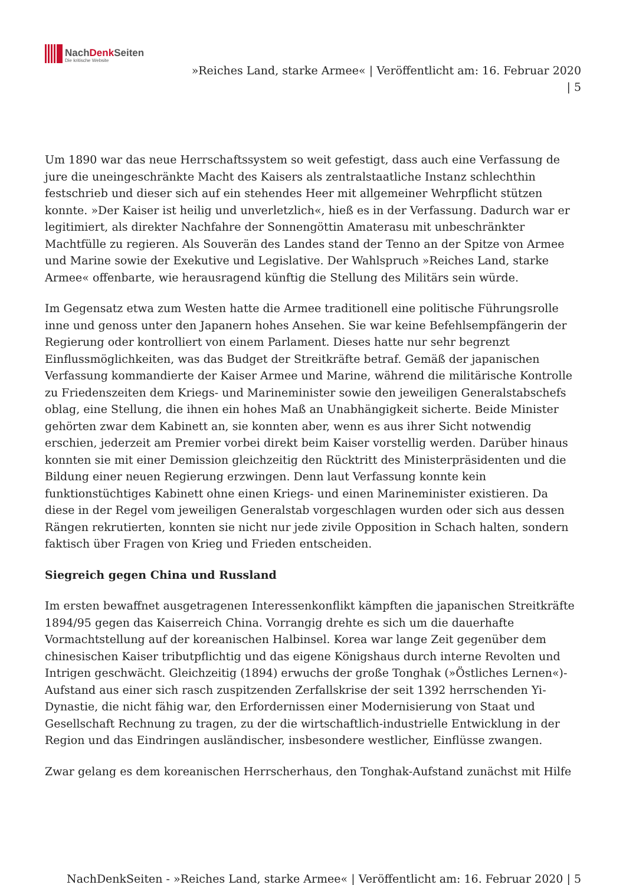NachDenk Seiten
Die kritische Website
»Reiches Land, starke Armee« | Veröffentlicht am: 16. Februar 2020
| 5
Um 1890 war das neue Herrschaftssystem so weit gefestigt, dass auch eine Verfassung de jure die uneingeschränkte Macht des Kaisers als zentralstaatliche Instanz schlechthin festschrieb und dieser sich auf ein stehendes Heer mit allgemeiner Wehrpflicht stützen konnte. »Der Kaiser ist heilig und unverletzlich«, hieß es in der Verfassung. Dadurch war er legitimiert, als direkter Nachfahre der Sonnengöttin Amaterasu mit unbeschränkter Machtfülle zu regieren. Als Souverän des Landes stand der Tenno an der Spitze von Armee und Marine sowie der Exekutive und Legislative. Der Wahlspruch »Reiches Land, starke Armee« offenbarte, wie herausragend künftig die Stellung des Militärs sein würde.
Im Gegensatz etwa zum Westen hatte die Armee traditionell eine politische Führungsrolle inne und genoss unter den Japanern hohes Ansehen. Sie war keine Befehlsempfängerin der Regierung oder kontrolliert von einem Parlament. Dieses hatte nur sehr begrenzt Einflussmöglichkeiten, was das Budget der Streitkräfte betraf. Gemäß der japanischen Verfassung kommandierte der Kaiser Armee und Marine, während die militärische Kontrolle zu Friedenszeiten dem Kriegs- und Marineminister sowie den jeweiligen Generalstabschefs oblag, eine Stellung, die ihnen ein hohes Maß an Unabhängigkeit sicherte. Beide Minister gehörten zwar dem Kabinett an, sie konnten aber, wenn es aus ihrer Sicht notwendig erschien, jederzeit am Premier vorbei direkt beim Kaiser vorstellig werden. Darüber hinaus konnten sie mit einer Demission gleichzeitig den Rücktritt des Ministerpräsidenten und die Bildung einer neuen Regierung erzwingen. Denn laut Verfassung konnte kein funktionstüchtiges Kabinett ohne einen Kriegs- und einen Marineminister existieren. Da diese in der Regel vom jeweiligen Generalstab vorgeschlagen wurden oder sich aus dessen Rängen rekrutierten, konnten sie nicht nur jede zivile Opposition in Schach halten, sondern faktisch über Fragen von Krieg und Frieden entscheiden.
Siegreich gegen China und Russland
Im ersten bewaffnet ausgetragenen Interessenkonflikt kämpften die japanischen Streitkräfte 1894/95 gegen das Kaiserreich China. Vorrangig drehte es sich um die dauerhafte Vormachtstellung auf der koreanischen Halbinsel. Korea war lange Zeit gegenüber dem chinesischen Kaiser tributpflichtig und das eigene Königshaus durch interne Revolten und Intrigen geschwächt. Gleichzeitig (1894) erwuchs der große Tonghak (»Östliches Lernen«)-Aufstand aus einer sich rasch zuspitzenden Zerfallskrise der seit 1392 herrschenden Yi-Dynastie, die nicht fähig war, den Erfordernissen einer Modernisierung von Staat und Gesellschaft Rechnung zu tragen, zu der die wirtschaftlich-industrielle Entwicklung in der Region und das Eindringen ausländischer, insbesondere westlicher, Einflüsse zwangen.
Zwar gelang es dem koreanischen Herrscherhaus, den Tonghak-Aufstand zunächst mit Hilfe
NachDenkSeiten - »Reiches Land, starke Armee« | Veröffentlicht am: 16. Februar 2020 | 5